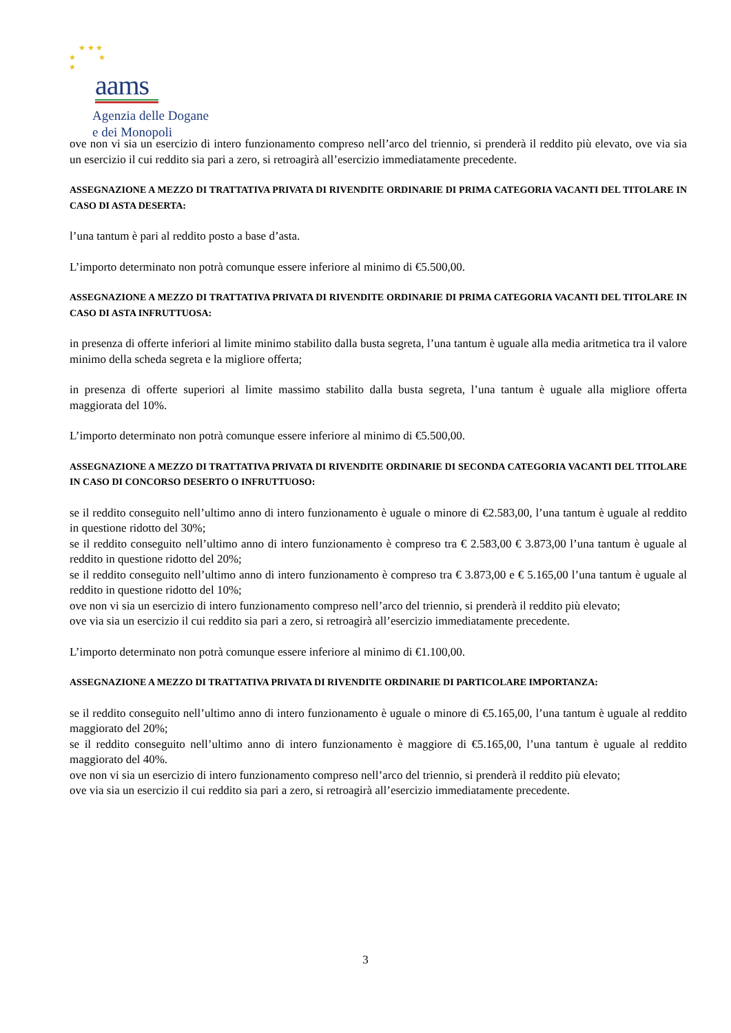★ ★ ★
★ ★
★
aams
Agenzia delle Dogane
e dei Monopoli
ove non vi sia un esercizio di intero funzionamento compreso nell’arco del triennio, si prenderà il reddito più elevato, ove via sia un esercizio il cui reddito sia pari a zero, si retroagirà all’esercizio immediatamente precedente.
ASSEGNAZIONE A MEZZO DI TRATTATIVA PRIVATA DI RIVENDITE ORDINARIE DI PRIMA CATEGORIA VACANTI DEL TITOLARE IN CASO DI ASTA DESERTA:
l’una tantum è pari al reddito posto a base d’asta.
L’importo determinato non potrà comunque essere inferiore al minimo di €5.500,00.
ASSEGNAZIONE A MEZZO DI TRATTATIVA PRIVATA DI RIVENDITE ORDINARIE DI PRIMA CATEGORIA VACANTI DEL TITOLARE IN CASO DI ASTA INFRUTTUOSA:
in presenza di offerte inferiori al limite minimo stabilito dalla busta segreta, l’una tantum è uguale alla media aritmetica tra il valore minimo della scheda segreta e la migliore offerta;
in presenza di offerte superiori al limite massimo stabilito dalla busta segreta, l’una tantum è uguale alla migliore offerta maggiorata del 10%.
L’importo determinato non potrà comunque essere inferiore al minimo di €5.500,00.
ASSEGNAZIONE A MEZZO DI TRATTATIVA PRIVATA DI RIVENDITE ORDINARIE DI SECONDA CATEGORIA VACANTI DEL TITOLARE IN CASO DI CONCORSO DESERTO O INFRUTTUOSO:
se il reddito conseguito nell’ultimo anno di intero funzionamento è uguale o minore di €2.583,00, l’una tantum è uguale al reddito in questione ridotto del 30%;
se il reddito conseguito nell’ultimo anno di intero funzionamento è compreso tra € 2.583,00 € 3.873,00 l’una tantum è uguale al reddito in questione ridotto del 20%;
se il reddito conseguito nell’ultimo anno di intero funzionamento è compreso tra € 3.873,00 e € 5.165,00 l’una tantum è uguale al reddito in questione ridotto del 10%;
ove non vi sia un esercizio di intero funzionamento compreso nell’arco del triennio, si prenderà il reddito più elevato;
ove via sia un esercizio il cui reddito sia pari a zero, si retroagirà all’esercizio immediatamente precedente.
L’importo determinato non potrà comunque essere inferiore al minimo di €1.100,00.
ASSEGNAZIONE A MEZZO DI TRATTATIVA PRIVATA DI RIVENDITE ORDINARIE DI PARTICOLARE IMPORTANZA:
se il reddito conseguito nell’ultimo anno di intero funzionamento è uguale o minore di €5.165,00, l’una tantum è uguale al reddito maggiorato del 20%;
se il reddito conseguito nell’ultimo anno di intero funzionamento è maggiore di €5.165,00, l’una tantum è uguale al reddito maggiorato del 40%.
ove non vi sia un esercizio di intero funzionamento compreso nell’arco del triennio, si prenderà il reddito più elevato;
ove via sia un esercizio il cui reddito sia pari a zero, si retroagirà all’esercizio immediatamente precedente.
3